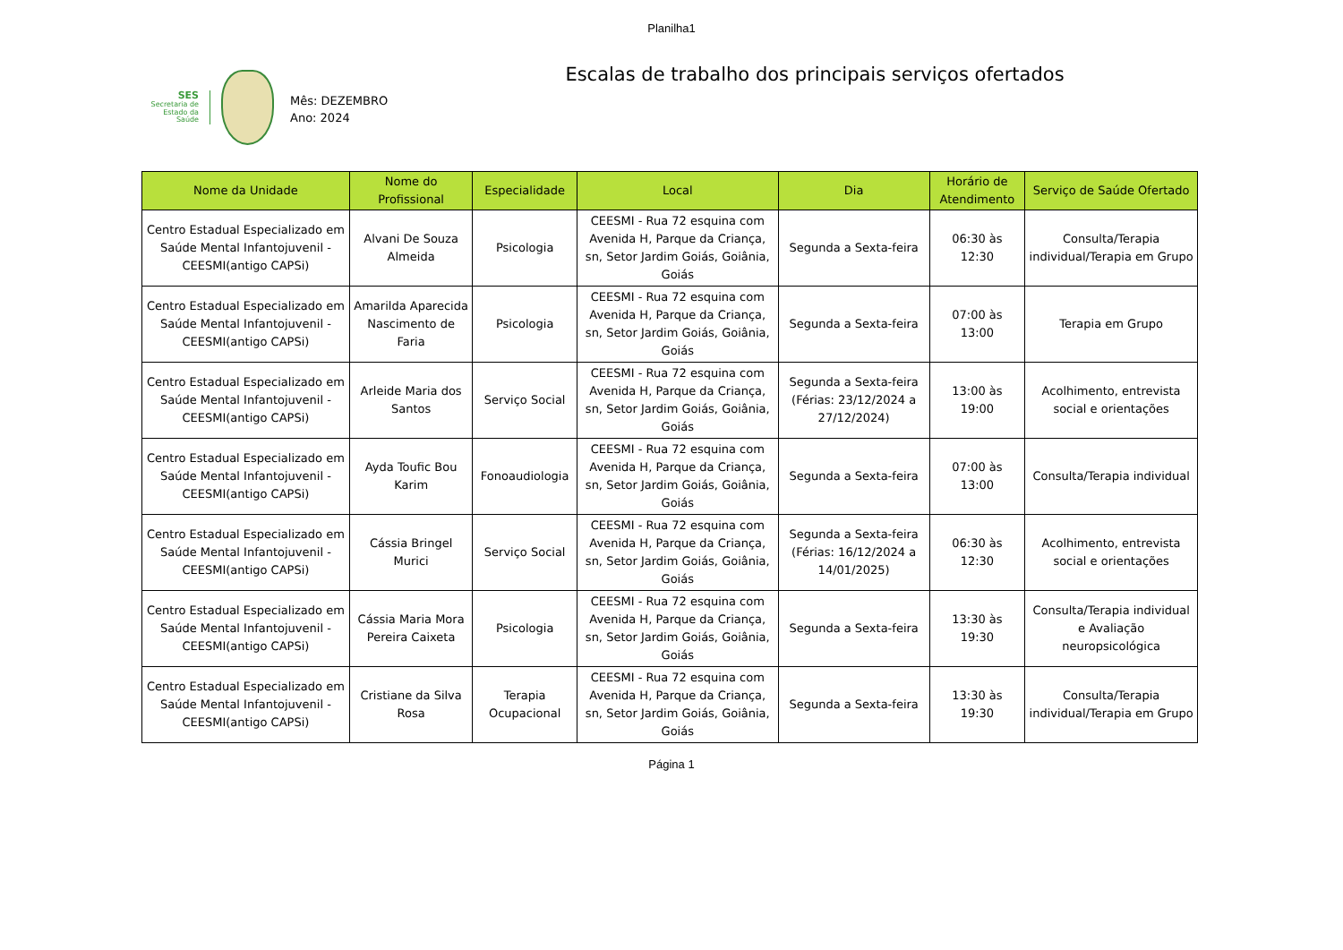Planilha1
SES
Secretaria de
Estado da
Saúde
Escalas de trabalho dos principais serviços ofertados
Mês: DEZEMBRO
Ano: 2024
| Nome da Unidade | Nome do Profissional | Especialidade | Local | Dia | Horário de Atendimento | Serviço de Saúde Ofertado |
| --- | --- | --- | --- | --- | --- | --- |
| Centro Estadual Especializado em Saúde Mental Infantojuvenil - CEESMI(antigo CAPSi) | Alvani De Souza Almeida | Psicologia | CEESMI - Rua 72 esquina com Avenida H, Parque da Criança, sn, Setor Jardim Goiás, Goiânia, Goiás | Segunda a Sexta-feira | 06:30 às 12:30 | Consulta/Terapia individual/Terapia em Grupo |
| Centro Estadual Especializado em Saúde Mental Infantojuvenil - CEESMI(antigo CAPSi) | Amarilda Aparecida Nascimento de Faria | Psicologia | CEESMI - Rua 72 esquina com Avenida H, Parque da Criança, sn, Setor Jardim Goiás, Goiânia, Goiás | Segunda a Sexta-feira | 07:00 às 13:00 | Terapia em Grupo |
| Centro Estadual Especializado em Saúde Mental Infantojuvenil - CEESMI(antigo CAPSi) | Arleide Maria dos Santos | Serviço Social | CEESMI - Rua 72 esquina com Avenida H, Parque da Criança, sn, Setor Jardim Goiás, Goiânia, Goiás | Segunda a Sexta-feira (Férias: 23/12/2024 a 27/12/2024) | 13:00 às 19:00 | Acolhimento, entrevista social e orientações |
| Centro Estadual Especializado em Saúde Mental Infantojuvenil - CEESMI(antigo CAPSi) | Ayda Toufic Bou Karim | Fonoaudiologia | CEESMI - Rua 72 esquina com Avenida H, Parque da Criança, sn, Setor Jardim Goiás, Goiânia, Goiás | Segunda a Sexta-feira | 07:00 às 13:00 | Consulta/Terapia individual |
| Centro Estadual Especializado em Saúde Mental Infantojuvenil - CEESMI(antigo CAPSi) | Cássia Bringel Murici | Serviço Social | CEESMI - Rua 72 esquina com Avenida H, Parque da Criança, sn, Setor Jardim Goiás, Goiânia, Goiás | Segunda a Sexta-feira (Férias: 16/12/2024 a 14/01/2025) | 06:30 às 12:30 | Acolhimento, entrevista social e orientações |
| Centro Estadual Especializado em Saúde Mental Infantojuvenil - CEESMI(antigo CAPSi) | Cássia Maria Mora Pereira Caixeta | Psicologia | CEESMI - Rua 72 esquina com Avenida H, Parque da Criança, sn, Setor Jardim Goiás, Goiânia, Goiás | Segunda a Sexta-feira | 13:30 às 19:30 | Consulta/Terapia individual e Avaliação neuropsicológica |
| Centro Estadual Especializado em Saúde Mental Infantojuvenil - CEESMI(antigo CAPSi) | Cristiane da Silva Rosa | Terapia Ocupacional | CEESMI - Rua 72 esquina com Avenida H, Parque da Criança, sn, Setor Jardim Goiás, Goiânia, Goiás | Segunda a Sexta-feira | 13:30 às 19:30 | Consulta/Terapia individual/Terapia em Grupo |
Página 1